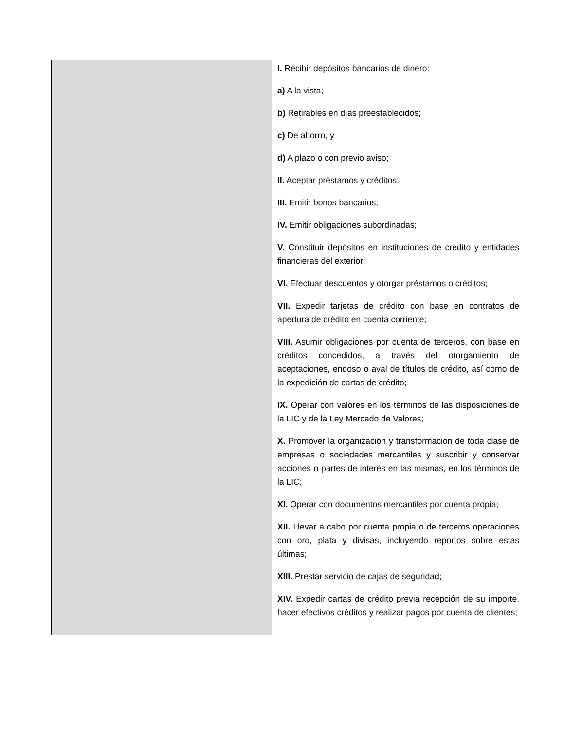| | I. Recibir depósitos bancarios de dinero: a) A la vista; b) Retirables en días preestablecidos; c) De ahorro, y d) A plazo o con previo aviso; II. Aceptar préstamos y créditos; III. Emitir bonos bancarios; IV. Emitir obligaciones subordinadas; V. Constituir depósitos en instituciones de crédito y entidades financieras del exterior; VI. Efectuar descuentos y otorgar préstamos o créditos; VII. Expedir tarjetas de crédito con base en contratos de apertura de crédito en cuenta corriente; VIII. Asumir obligaciones por cuenta de terceros, con base en créditos concedidos, a través del otorgamiento de aceptaciones, endoso o aval de títulos de crédito, así como de la expedición de cartas de crédito; IX. Operar con valores en los términos de las disposiciones de la LIC y de la Ley Mercado de Valores; X. Promover la organización y transformación de toda clase de empresas o sociedades mercantiles y suscribir y conservar acciones o partes de interés en las mismas, en los términos de la LIC; XI. Operar con documentos mercantiles por cuenta propia; XII. Llevar a cabo por cuenta propia o de terceros operaciones con oro, plata y divisas, incluyendo reportos sobre estas últimas; XIII. Prestar servicio de cajas de seguridad; XIV. Expedir cartas de crédito previa recepción de su importe, hacer efectivos créditos y realizar pagos por cuenta de clientes; |